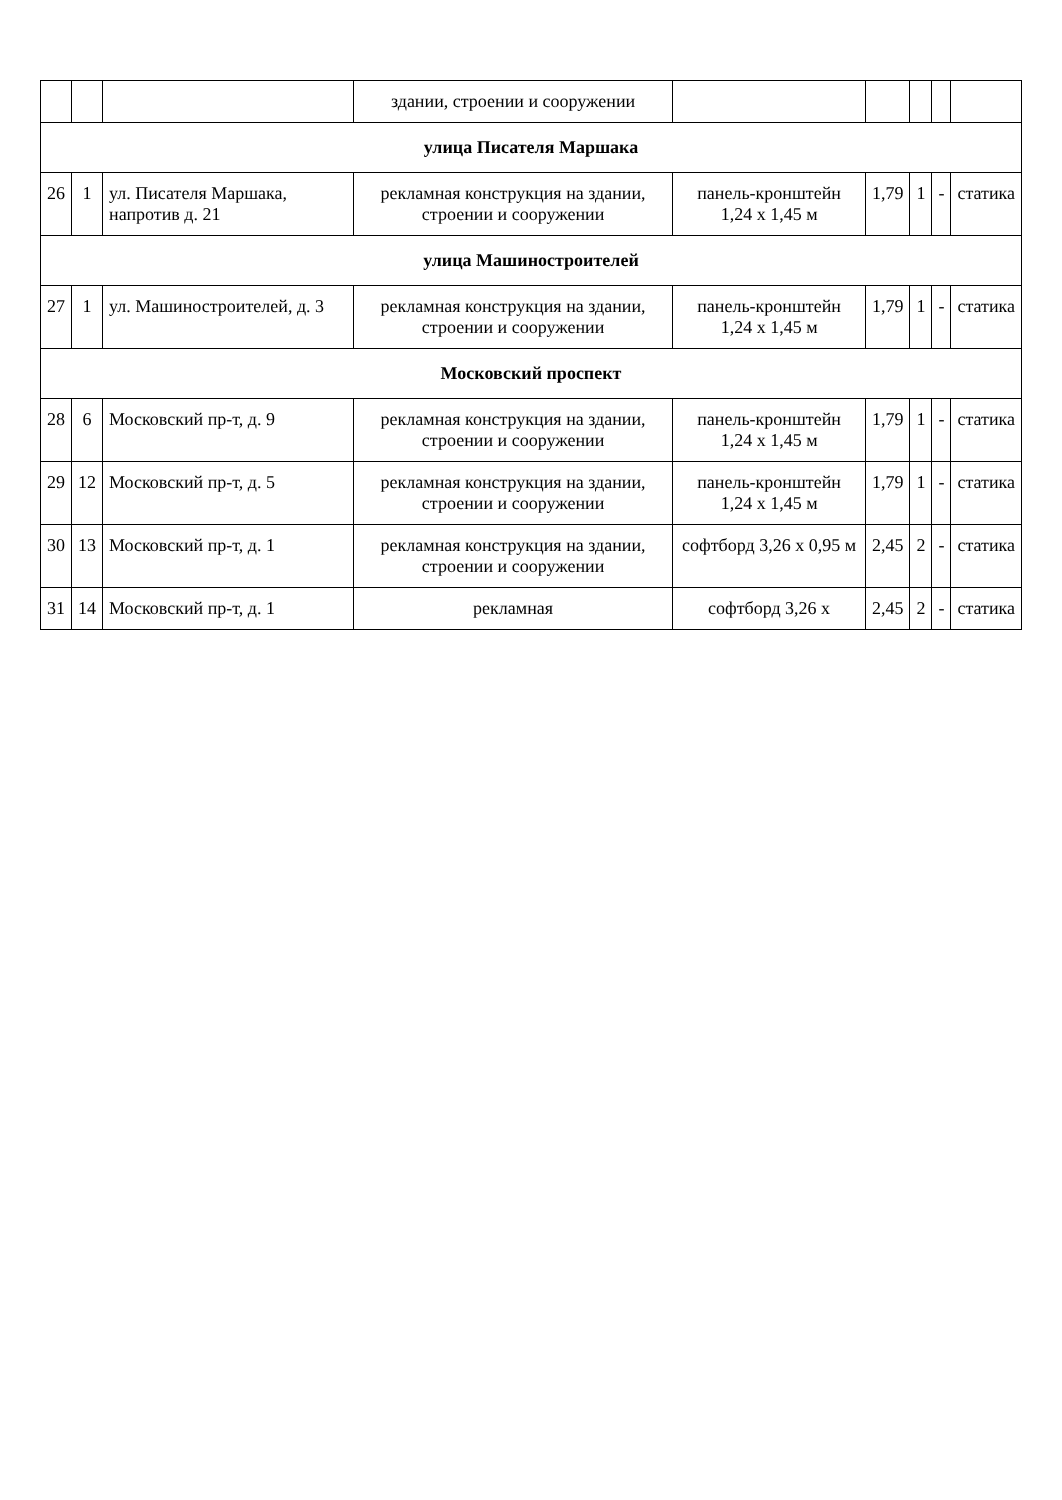| | | | здании, строении и сооружении | | | | | |
| улица Писателя Маршака | | | | | | | | |
| 26 | 1 | ул. Писателя Маршака, напротив д. 21 | рекламная конструкция на здании, строении и сооружении | панель-кронштейн 1,24 х 1,45 м | 1,79 | 1 | - | статика |
| улица Машиностроителей | | | | | | | | |
| 27 | 1 | ул. Машиностроителей, д. 3 | рекламная конструкция на здании, строении и сооружении | панель-кронштейн 1,24 х 1,45 м | 1,79 | 1 | - | статика |
| Московский проспект | | | | | | | | |
| 28 | 6 | Московский пр-т, д. 9 | рекламная конструкция на здании, строении и сооружении | панель-кронштейн 1,24 х 1,45 м | 1,79 | 1 | - | статика |
| 29 | 12 | Московский пр-т, д. 5 | рекламная конструкция на здании, строении и сооружении | панель-кронштейн 1,24 х 1,45 м | 1,79 | 1 | - | статика |
| 30 | 13 | Московский пр-т, д. 1 | рекламная конструкция на здании, строении и сооружении | софтборд 3,26 х 0,95 м | 2,45 | 2 | - | статика |
| 31 | 14 | Московский пр-т, д. 1 | рекламная | софтборд 3,26 х | 2,45 | 2 | - | статика |